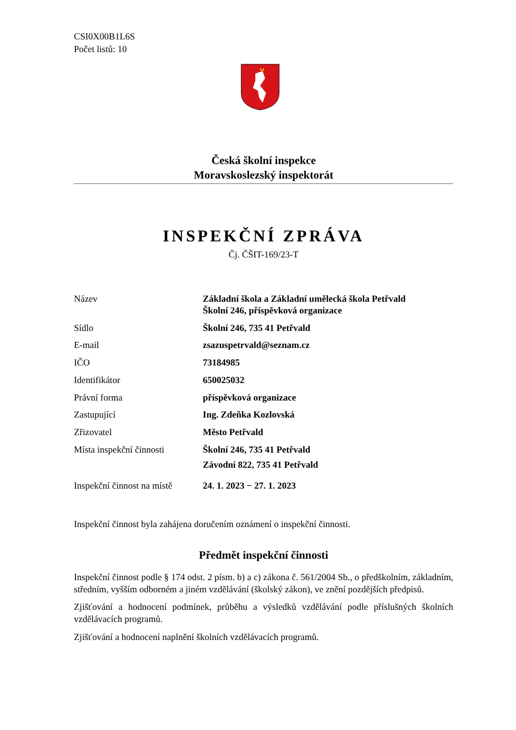CSI0X00B1L6S
Počet listů: 10
Česká školní inspekce
Moravskoslezský inspektorát
INSPEKČNÍ ZPRÁVA
Čj. ČŠIT-169/23-T
| Název | Základní škola a Základní umělecká škola Petřvald Školní 246, příspěvková organizace |
| Sídlo | Školní 246, 735 41 Petřvald |
| E-mail | zsazuspetrvald@seznam.cz |
| IČO | 73184985 |
| Identifikátor | 650025032 |
| Právní forma | příspěvková organizace |
| Zastupující | Ing. Zdeňka Kozlovská |
| Zřizovatel | Město Petřvald |
| Místa inspekční činnosti | Školní 246, 735 41 Petřvald Závodní 822, 735 41 Petřvald |
| Inspekční činnost na místě | 24. 1. 2023 − 27. 1. 2023 |
Inspekční činnost byla zahájena doručením oznámení o inspekční činnosti.
Předmět inspekční činnosti
Inspekční činnost podle § 174 odst. 2 písm. b) a c) zákona č. 561/2004 Sb., o předškolním, základním, středním, vyšším odborném a jiném vzdělávání (školský zákon), ve znění pozdějších předpisů.
Zjišťování a hodnocení podmínek, průběhu a výsledků vzdělávání podle příslušných školních vzdělávacích programů.
Zjišťování a hodnocení naplnění školních vzdělávacích programů.